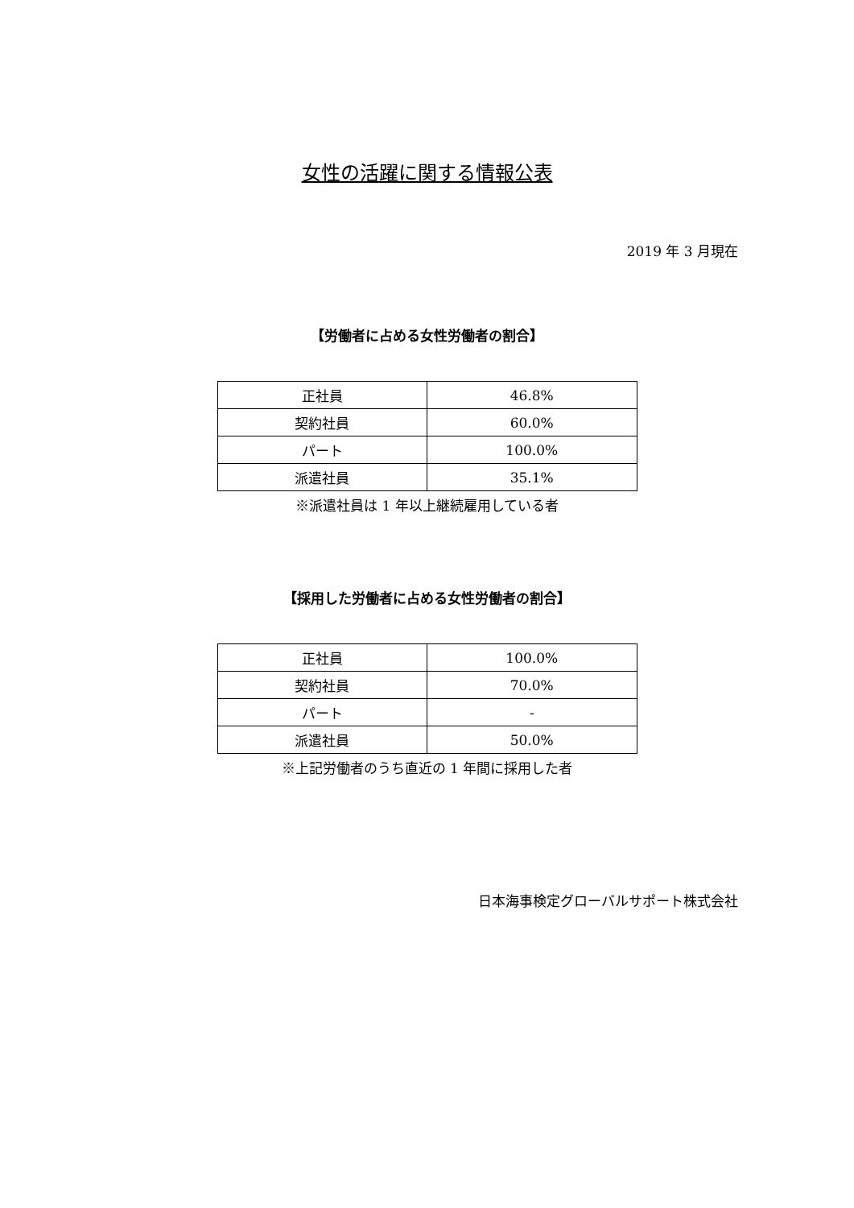女性の活躍に関する情報公表
2019 年 3 月現在
【労働者に占める女性労働者の割合】
| 正社員 | 46.8% |
| 契約社員 | 60.0% |
| パート | 100.0% |
| 派遣社員 | 35.1% |
※派遣社員は 1 年以上継続雇用している者
【採用した労働者に占める女性労働者の割合】
| 正社員 | 100.0% |
| 契約社員 | 70.0% |
| パート | - |
| 派遣社員 | 50.0% |
※上記労働者のうち直近の 1 年間に採用した者
日本海事検定グローバルサポート株式会社